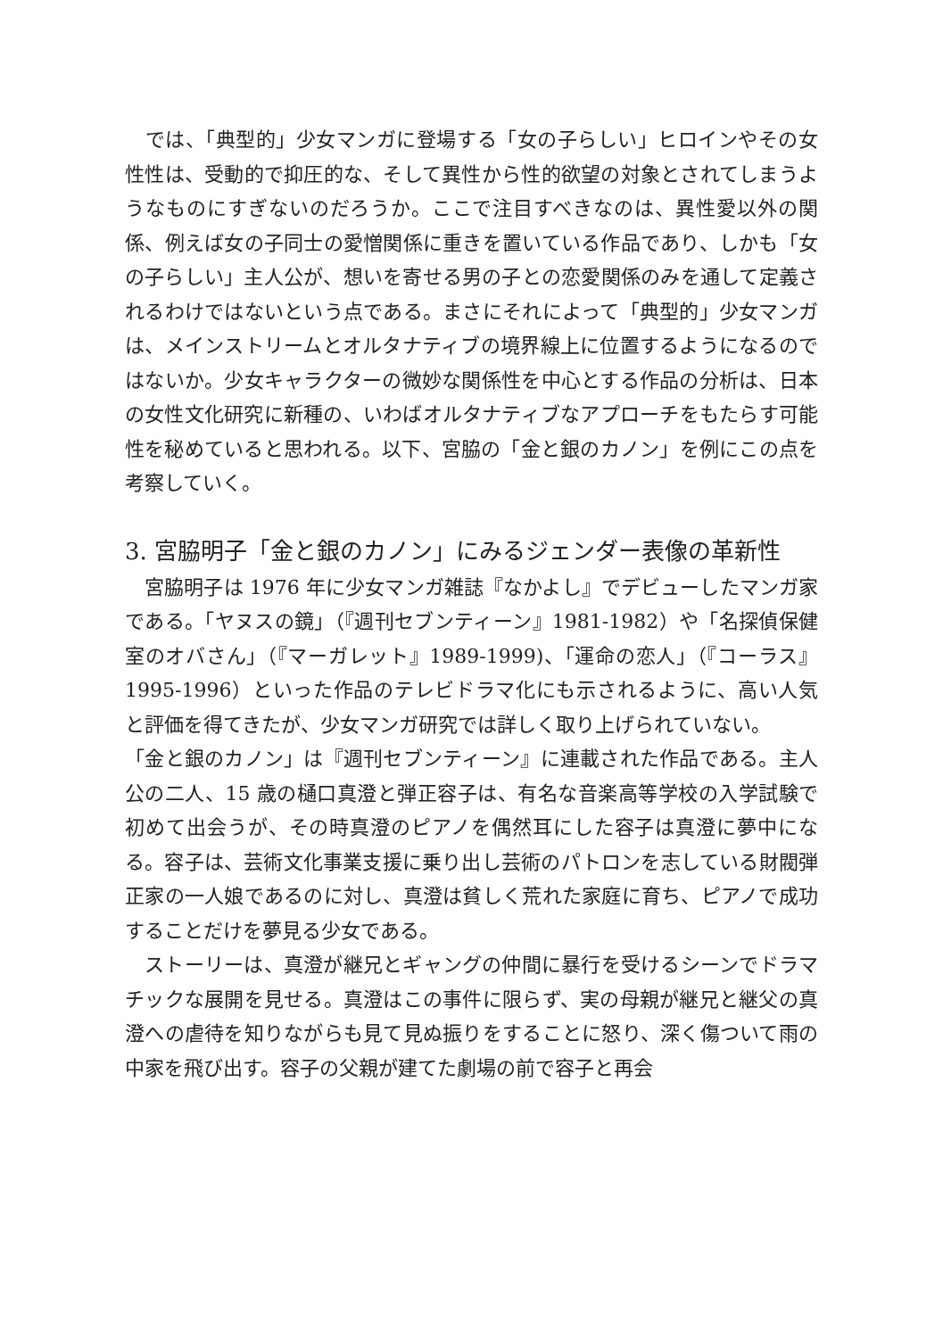では、「典型的」少女マンガに登場する「女の子らしい」ヒロインやその女性性は、受動的で抑圧的な、そして異性から性的欲望の対象とされてしまうようなものにすぎないのだろうか。ここで注目すべきなのは、異性愛以外の関係、例えば女の子同士の愛憎関係に重きを置いている作品であり、しかも「女の子らしい」主人公が、想いを寄せる男の子との恋愛関係のみを通して定義されるわけではないという点である。まさにそれによって「典型的」少女マンガは、メインストリームとオルタナティブの境界線上に位置するようになるのではないか。少女キャラクターの微妙な関係性を中心とする作品の分析は、日本の女性文化研究に新種の、いわばオルタナティブなアプローチをもたらす可能性を秘めていると思われる。以下、宮脇の「金と銀のカノン」を例にこの点を考察していく。
3. 宮脇明子「金と銀のカノン」にみるジェンダー表像の革新性
　宮脇明子は 1976 年に少女マンガ雑誌『なかよし』でデビューしたマンガ家である。「ヤヌスの鏡」（『週刊セブンティーン』1981-1982）や「名探偵保健室のオバさん」（『マーガレット』1989-1999)、「運命の恋人」（『コーラス』1995-1996）といった作品のテレビドラマ化にも示されるように、高い人気と評価を得てきたが、少女マンガ研究では詳しく取り上げられていない。
「金と銀のカノン」は『週刊セブンティーン』に連載された作品である。主人公の二人、15 歳の樋口真澄と弾正容子は、有名な音楽高等学校の入学試験で初めて出会うが、その時真澄のピアノを偶然耳にした容子は真澄に夢中になる。容子は、芸術文化事業支援に乗り出し芸術のパトロンを志している財閥弾正家の一人娘であるのに対し、真澄は貧しく荒れた家庭に育ち、ピアノで成功することだけを夢見る少女である。
　ストーリーは、真澄が継兄とギャングの仲間に暴行を受けるシーンでドラマチックな展開を見せる。真澄はこの事件に限らず、実の母親が継兄と継父の真澄への虐待を知りながらも見て見ぬ振りをすることに怒り、深く傷ついて雨の中家を飛び出す。容子の父親が建てた劇場の前で容子と再会